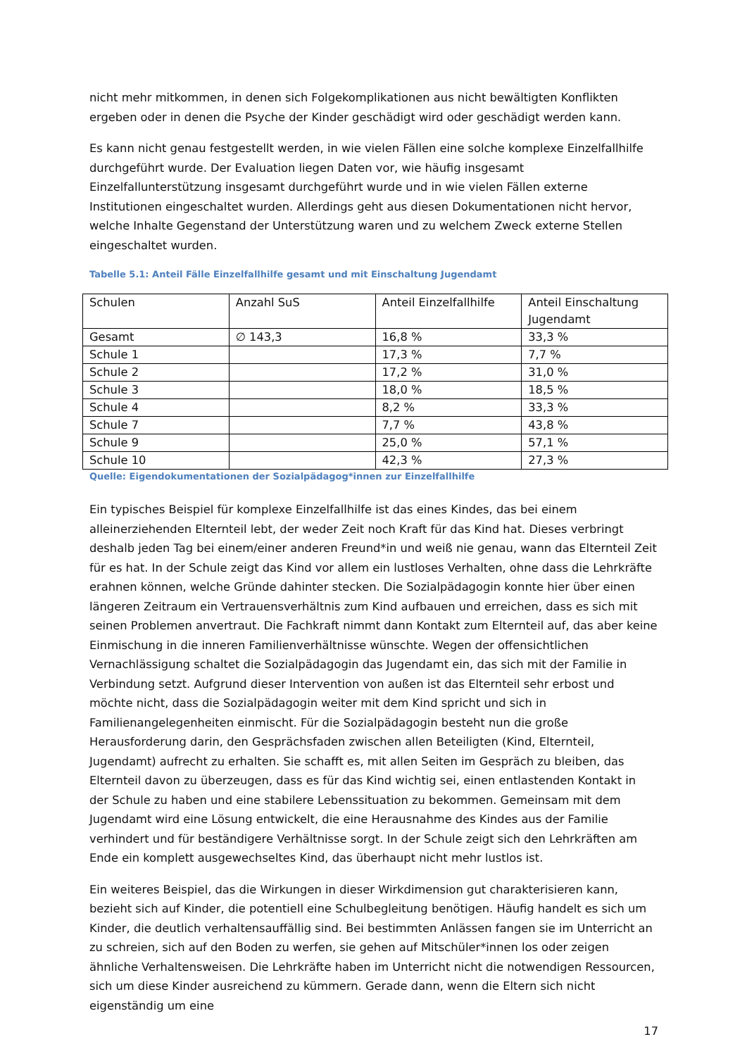nicht mehr mitkommen, in denen sich Folgekomplikationen aus nicht bewältigten Konflikten ergeben oder in denen die Psyche der Kinder geschädigt wird oder geschädigt werden kann.
Es kann nicht genau festgestellt werden, in wie vielen Fällen eine solche komplexe Einzelfallhilfe durchgeführt wurde. Der Evaluation liegen Daten vor, wie häufig insgesamt Einzelfallunterstützung insgesamt durchgeführt wurde und in wie vielen Fällen externe Institutionen eingeschaltet wurden. Allerdings geht aus diesen Dokumentationen nicht hervor, welche Inhalte Gegenstand der Unterstützung waren und zu welchem Zweck externe Stellen eingeschaltet wurden.
Tabelle 5.1: Anteil Fälle Einzelfallhilfe gesamt und mit Einschaltung Jugendamt
| Schulen | Anzahl SuS | Anteil Einzelfallhilfe | Anteil Einschaltung Jugendamt |
| Gesamt | ∅ 143,3 | 16,8 % | 33,3 % |
| Schule 1 | | 17,3 % | 7,7 % |
| Schule 2 | | 17,2 % | 31,0 % |
| Schule 3 | | 18,0 % | 18,5 % |
| Schule 4 | | 8,2 % | 33,3 % |
| Schule 7 | | 7,7 % | 43,8 % |
| Schule 9 | | 25,0 % | 57,1 % |
| Schule 10 | | 42,3 % | 27,3 % |
Quelle: Eigendokumentationen der Sozialpädagog*innen zur Einzelfallhilfe
Ein typisches Beispiel für komplexe Einzelfallhilfe ist das eines Kindes, das bei einem alleinerziehenden Elternteil lebt, der weder Zeit noch Kraft für das Kind hat. Dieses verbringt deshalb jeden Tag bei einem/einer anderen Freund*in und weiß nie genau, wann das Elternteil Zeit für es hat. In der Schule zeigt das Kind vor allem ein lustloses Verhalten, ohne dass die Lehrkräfte erahnen können, welche Gründe dahinter stecken. Die Sozialpädagogin konnte hier über einen längeren Zeitraum ein Vertrauensverhältnis zum Kind aufbauen und erreichen, dass es sich mit seinen Problemen anvertraut. Die Fachkraft nimmt dann Kontakt zum Elternteil auf, das aber keine Einmischung in die inneren Familienverhältnisse wünschte. Wegen der offensichtlichen Vernachlässigung schaltet die Sozialpädagogin das Jugendamt ein, das sich mit der Familie in Verbindung setzt. Aufgrund dieser Intervention von außen ist das Elternteil sehr erbost und möchte nicht, dass die Sozialpädagogin weiter mit dem Kind spricht und sich in Familienangelegenheiten einmischt. Für die Sozialpädagogin besteht nun die große Herausforderung darin, den Gesprächsfaden zwischen allen Beteiligten (Kind, Elternteil, Jugendamt) aufrecht zu erhalten. Sie schafft es, mit allen Seiten im Gespräch zu bleiben, das Elternteil davon zu überzeugen, dass es für das Kind wichtig sei, einen entlastenden Kontakt in der Schule zu haben und eine stabilere Lebenssituation zu bekommen. Gemeinsam mit dem Jugendamt wird eine Lösung entwickelt, die eine Herausnahme des Kindes aus der Familie verhindert und für beständigere Verhältnisse sorgt. In der Schule zeigt sich den Lehrkräften am Ende ein komplett ausgewechseltes Kind, das überhaupt nicht mehr lustlos ist.
Ein weiteres Beispiel, das die Wirkungen in dieser Wirkdimension gut charakterisieren kann, bezieht sich auf Kinder, die potentiell eine Schulbegleitung benötigen. Häufig handelt es sich um Kinder, die deutlich verhaltensauffällig sind. Bei bestimmten Anlässen fangen sie im Unterricht an zu schreien, sich auf den Boden zu werfen, sie gehen auf Mitschüler*innen los oder zeigen ähnliche Verhaltensweisen. Die Lehrkräfte haben im Unterricht nicht die notwendigen Ressourcen, sich um diese Kinder ausreichend zu kümmern. Gerade dann, wenn die Eltern sich nicht eigenständig um eine
17